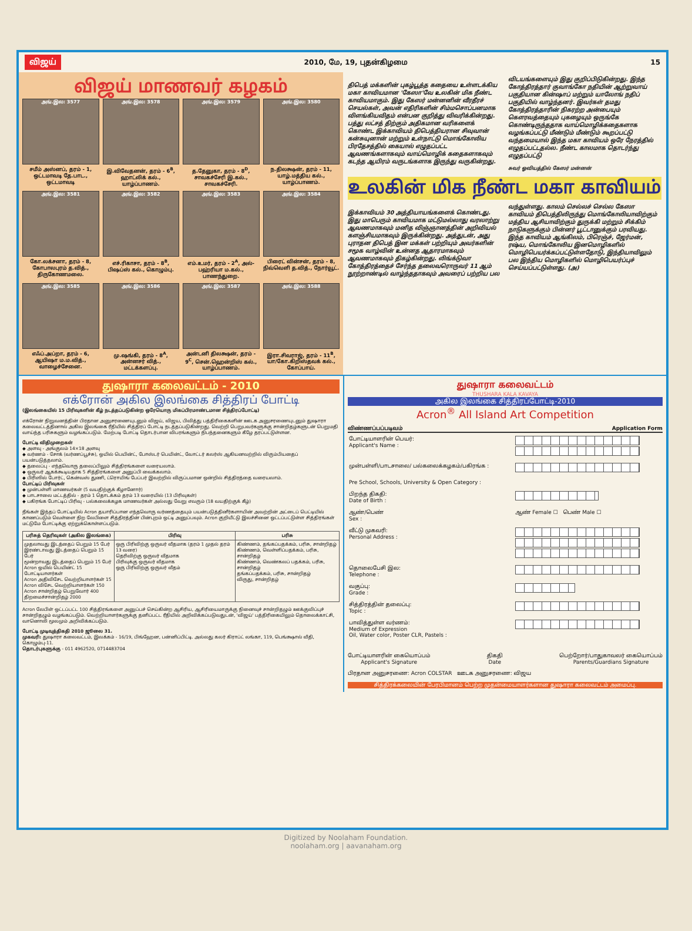விஜய் 2010, மே, 19, புதன்கிழமை 15
விஜய் மாணவர் கழகம்
அங்.இல: 3577
சமீம் அஸ்னப், தரம் - 1, ஒட்டமாவடி தே.பாட., ஒட்டமாவடி
அங்.இல: 3578
இ.விவேதனன், தரம் - 6<sup>B</sup>, ஹாட்லிக் கல்., யாழ்ப்பாணம்.
அங்.இல: 3579
த.தேனுகா, தரம் - 8<sup>D</sup>, சாவகச்சேரி இ.கல்., சாவகச்சேரி.
அங்.இல: 3580
ந.திலக்ஷன், தரம் - 11, யாழ்.மத்திய கல்., யாழ்ப்பாணம்.
அங்.இல: 3581
கோ.லக்சனா, தரம் - 8, கோபாலபுரம் த.வித்., திருகோணமலை.
அங்.இல: 3582
எச்.ரிகாசா, தரம் - 8<sup>B</sup>, பிஷப்ஸ் கல்., கொழும்பு.
அங்.இல: 3583
எம்.உமர், தரம் - 2<sup>A</sup>, அல்-பஹ்ரியா ம.கல்., பாணந்துறை.
அங்.இல: 3584
பிரைட் வின்சன், தரம் - 8, நிவ்வெளி த.வித்., நோர்வூட்.
அங்.இல: 3585
எஃப்.அப்றா, தரம் - 6, ஆயிஷா ம.ம.வித்., வாழைச்சேனை.
அங்.இல: 3586
மு.ஷங்கி, தரம் - 8<sup>A</sup>, அன்னசர் வித்., மட்டக்களப்பு.
அங்.இல: 3587
அன்டனி திலக்ஷன், தரம் - 9<sup>C</sup>, சென்.ஹென்றிஸ் கல்., யாழ்ப்பாணம்.
அங்.இல: 3588
இரா.சிவராஜ், தரம் - 11<sup>B</sup>, யா/கோ.கிறிஸ்தவக் கல்., கோப்பாய்.
திபெத் மக்களின் புகழ்பூத்த கதையை உள்ளடக்கிய மகா காவியமான 'கேஸா'வே உலகின் மிக நீண்ட காவியமாகும். இது கேஸர் மன்னனின் வீரதீரச் செயல்கள், அவன் எதிரிகளின் சிம்மசொப்பனமாக விளங்கியவிதம் என்பன குறித்து விவரிக்கின்றது. பத்து லட்சத் திற்கும் அதிகமான வரிகளைக் கொண்ட இக்காவியம் திபெத்தியரான சிவுவான் கன்சுயுனான் மற்றும் உள்நாட்டு மொங்கோலிய பிரதேசத்தில் கையால் எழுதப்பட்ட ஆவணங்களாகவும் வாய்மொழிக் கதைகளாகவும் கடந்த ஆயிரம் வருடங்களாக இருந்து வருகின்றது.
விடயங்களையும் இது குறிப்பிடுகின்றது. இந்த கோத்திரத்தார் குவாங்கோ நதியின் ஆற்றுவாய் பகுதியான கின்ஷாப் மற்றும் யாலோங் நதிப் பகுதியில் வாழ்ந்தனர். இவர்கள் தமது கோத்திரத்தாரின் நிகரற்ற அன்பையும் கௌரவத்தையும் புகழையும் ஒருங்கே கொண்டிருந்ததாக வாய்மொழிக்கதைகளாக வழங்கப்பட்டு மீண்டும் மீண்டும் கூறப்பட்டு வந்தமையால் இந்த மகா காவியம் ஒரே நேரத்தில் எழுதப்பட்டதல்ல. நீண்ட காலமாக தொடர்ந்து எழுதப்பட்டு
சுவர் ஓவியத்தில் கேஸர் மன்னன்
உலகின் மிக நீண்ட மகா காவியம்
இக்காவியம் 30 அத்தியாயங்களைக் கொண்டது. இது மாபெரும் காவியமாக மட்டுமல்லாது வரலாற்று ஆவணமாகவும் மனித விஞ்ஞானத்தின் அறிவியல் களஞ்சியமாகவும் இருக்கின்றது. அத்துடன், அது புராதன திபெத் இன மக்கள் பற்றியும் அவர்களின் சமூக வாழ்வின் உன்னத ஆதாரமாகவும் ஆவணமாகவும் திகழ்கின்றது. லிங்க்டுவா கோத்திரத்தைச் சேர்ந்த தலைவரொருவர் 11 ஆம் நூற்றாண்டில் வாழ்ந்ததாகவும் அவரைப் பற்றிய பல
வந்துள்ளது. காலம் செல்லச் செல்ல கேஸா காவியம் திபெத்திலிருந்து மொங்கோலியாவிற்கும் மத்திய ஆசியாவிற்கும் துருக்கி மற்றும் சிக்கிம் நாடுகளுக்கும் பின்னர் பூட்டானுக்கும் பரவியது. இந்த காவியம் ஆங்கிலம், பிரெஞ்ச், ஜேர்மன், ரஷ்ய, மொங்கோலிய இனமொழிகளில் மொழிபெயர்க்கப்பட்டுள்ளதோடு, இந்தியாவிலும் பல இந்திய மொழிகளில் மொழிபெயர்ப்புச் செய்யப்பட்டுள்ளது. (அ)
துஷாரா கலைவட்டம் - 2010
எக்ரோன் அகில இலங்கை சித்திரப் போட்டி
(இலங்கையில் 15 பிரிவுகளின் கீழ் நடத்தப்படுகின்ற ஒரேயொரு மிகப்பிரமாண்டமான சித்திரப்போட்டி)
எக்ரோன் நிறுவனத்தின் பிரதான அனுசரணையுடனும் விஜய், விஜய, பிவித்து பத்திரிகைகளின் ஊடக அனுசரணையுடனும் துஷாரா கலைவட்டத்தினால் அகில இலங்கை ரீதியில் சித்திரப் போட்டி நடத்தப்படுகின்றது. வெற்றி பெறுபவர்களுக்கு சான்றிதழ்களுடன் பெறுமதி வாய்ந்த பரிசுகளும் வழங்கப்படும். மேற்படி போட்டி தொடர்பான விபரங்களும் நிபந்தனைகளும் கீழே தரப்பட்டுள்ளன.
போட்டி விதிமுறைகள்
◆ அளவு - அங்குலம் 14×18 அளவு
◆ வர்ணம் - சோக் (வர்ணப்பூச்சு), ஒயில் பெயின்ட், போஸ்டர் பெயின்ட், வோட்டர் கலர்ஸ் ஆகியனவற்றில் விரும்பியதைப் பயன்படுத்தலாம்.
◆ தலைப்பு - எந்தவொரு தலைப்பிலும் சித்திரங்களை வரையலாம்.
◆ ஒருவர் ஆகக்கூடியதாக 5 சித்திரங்களை அனுப்பி வைக்கலாம்.
◆ பிரிஸில் போர்ட், கென்வஸ் துணி, ட்ரொயிங் பேப்பர் இவற்றில் விருப்பமான ஒன்றில் சித்திரத்தை வரையலாம்.
போட்டிப் பிரிவுகள்
◆ முன்பள்ளி மாணவர்கள் (5 வயதிற்குக் கீழானோர்)
◆ பாடசாலை மட்டத்தில் - தரம் 1 தொடக்கம் தரம் 13 வரையில் (13 பிரிவுகள்)
◆ பகிரங்க போட்டிப் பிரிவு - பல்கலைக்கழக மாணவர்கள் அல்லது வேறு எவரும் (18 வயதிற்குக் கீழ்)
நீங்கள் இந்தப் போட்டியில் Acron தயாரிப்பான எந்தவொரு வர்ணத்தையும் பயன்படுத்தினீர்களாயின் அவற்றின் அட்டைப் பெட்டியில் காணப்படும் வெள்ளை நிற லேபிளை சித்திரத்தின் பின்புறம் ஒட்டி அனுப்பவும். Acron குறியீட்டு இலச்சினை ஒட்டப்பட்டுள்ள சித்திரங்கள் மட்டுமே போட்டிக்கு ஏற்றுக்கொள்ளப்படும்.
| பரிசுத் தெரிவுகள் (அகில இலங்கை) | பிரிவு | பரிசு |
| --- | --- | --- |
| முதலாவது இடத்தைப் பெறும் 15 பேர் இரண்டாவது இடத்தைப் பெறும் 15 பேர் மூன்றாவது இடத்தைப் பெறும் 15 பேர் Acron ஒயில் பெயின்ட் 15 போட்டியாளர்கள் Acron அதிவிசேட வெற்றியாளர்கள் 15 Acron விசேட வெற்றியாளர்கள் 150 Acron சான்றிதழ் பெறுவோர் 400 திறமைச்சான்றிதழ் 2000 | ஒரு பிரிவிற்கு ஒருவர் வீதமாக (தரம் 1 முதல் தரம் 13 வரை) தெரிவிற்கு ஒருவர் வீதமாக பிரிவுக்கு ஒருவர் வீதமாக ஒரு பிரிவிற்கு ஒருவர் வீதம் | கிண்ணம், தங்கப்பதக்கம், பரிசு, சான்றிதழ் கிண்ணம், வெள்ளிப்பதக்கம், பரிசு, சான்றிதழ் கிண்ணம், வெண்கலப் பதக்கம், பரிசு, சான்றிதழ் தங்கப்பதக்கம், பரிசு, சான்றிதழ் விருது, சான்றிதழ் |
Acron லேபிள் ஒட்டப்பட்ட 100 சித்திரங்களை அனுப்பச் செய்கின்ற ஆசிரிய, ஆசிரியைமாருக்கு நினைவுச் சான்றிதழும் ஊக்குவிப்புச் சான்றிதழும் வழங்கப்படும். வெற்றியாளர்களுக்கு தனிப்பட்ட ரீதியில் அறிவிக்கப்படுவதுடன், 'விஜய்' பத்திரிகையிலும் தொலைக்காட்சி, வானொலி மூலமும் அறிவிக்கப்படும்.
போட்டி முடிவுத்திகதி 2010 ஜூலை 31.
முகவரி: துஷாரா கலைவட்டம், இலக்கம் - 16/19, பிங்ஹேன, பன்னிப்பிட்டி. அல்லது கலர் கிராப்ட் லங்கா, 119, பெங்க்ஷால் வீதி, கொழும்பு-11.
தொடர்புகளுக்கு - 011 4962520, 0714483704
துஷாரா கலைவட்டம்
THUSHARA KALA KAVAYA
அகில இலங்கை சித்திரப்போட்டி-2010
Acron<sup>®</sup> All Island Art Competition
விண்ணப்பப்படிவம் Application Form
| போட்டியாளரின் பெயர்: Applicant's Name : | |
| முன்பள்ளி/பாடசாலை/ பல்கலைக்கழகம்/பகிரங்க : | |
| Pre School, Schools, University & Open Category : | |
| பிறந்த திகதி: Date of Birth : | |
| ஆண்/பெண் Sex : | ஆண் Female ☐ பெண் Male ☐ |
| வீட்டு முகவரி: Personal Address : | |
| தொலைபேசி இல: Telephone : | |
| வகுப்பு: Grade : | |
| சித்திரத்தின் தலைப்பு: Topic : | |
| பாவித்துள்ள வர்ணம்: Medium of Expression Oil, Water color, Poster CLR, Pastels : | |
போட்டியாளரின் கையொப்பம்
Applicant's Signature
திகதி
Date
பெற்றோர்/பாதுகாவலர் கையொப்பம்
Parents/Guardians Signature
பிரதான அனுசரணை: Acron COLSTAR ஊடக அனுசரணை: விஜய
சித்திரக்கலையின் பேரபிமானம் பெற்ற முதன்மையாளர்களான துஷாரா கலைவட்டம் அமைப்பு.
Digitized by Noolaham Foundation.
noolaham.org | aavanaham.org